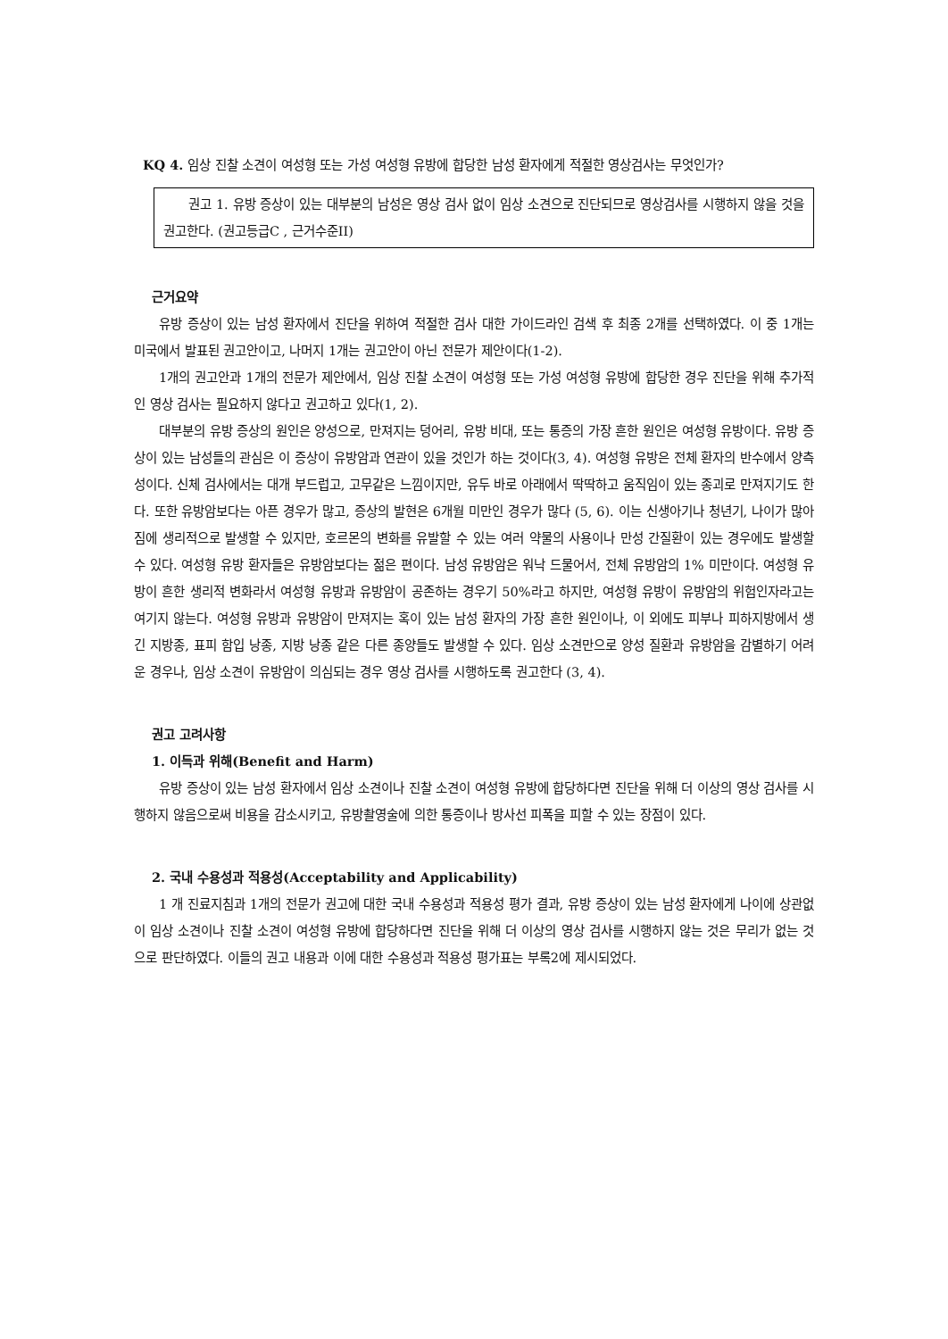KQ 4. 임상 진찰 소견이 여성형 또는 가성 여성형 유방에 합당한 남성 환자에게 적절한 영상검사는 무엇인가?
권고 1. 유방 증상이 있는 대부분의 남성은 영상 검사 없이 임상 소견으로 진단되므로 영상검사를 시행하지 않을 것을 권고한다. (권고등급C , 근거수준II)
근거요약
유방 증상이 있는 남성 환자에서 진단을 위하여 적절한 검사 대한 가이드라인 검색 후 최종 2개를 선택하였다. 이 중 1개는 미국에서 발표된 권고안이고, 나머지 1개는 권고안이 아닌 전문가 제안이다(1-2).
1개의 권고안과 1개의 전문가 제안에서, 임상 진찰 소견이 여성형 또는 가성 여성형 유방에 합당한 경우 진단을 위해 추가적인 영상 검사는 필요하지 않다고 권고하고 있다(1, 2).
대부분의 유방 증상의 원인은 양성으로, 만져지는 덩어리, 유방 비대, 또는 통증의 가장 흔한 원인은 여성형 유방이다. 유방 증상이 있는 남성들의 관심은 이 증상이 유방암과 연관이 있을 것인가 하는 것이다(3, 4). 여성형 유방은 전체 환자의 반수에서 양측성이다. 신체 검사에서는 대개 부드럽고, 고무같은 느낌이지만, 유두 바로 아래에서 딱딱하고 움직임이 있는 종괴로 만져지기도 한다. 또한 유방암보다는 아픈 경우가 많고, 증상의 발현은 6개월 미만인 경우가 많다 (5, 6). 이는 신생아기나 청년기, 나이가 많아짐에 생리적으로 발생할 수 있지만, 호르몬의 변화를 유발할 수 있는 여러 약물의 사용이나 만성 간질환이 있는 경우에도 발생할 수 있다. 여성형 유방 환자들은 유방암보다는 젊은 편이다. 남성 유방암은 워낙 드물어서, 전체 유방암의 1% 미만이다. 여성형 유방이 흔한 생리적 변화라서 여성형 유방과 유방암이 공존하는 경우기 50%라고 하지만, 여성형 유방이 유방암의 위험인자라고는 여기지 않는다. 여성형 유방과 유방암이 만져지는 혹이 있는 남성 환자의 가장 흔한 원인이나, 이 외에도 피부나 피하지방에서 생긴 지방종, 표피 함입 낭종, 지방 낭종 같은 다른 종양들도 발생할 수 있다. 임상 소견만으로 양성 질환과 유방암을 감별하기 어려운 경우나, 임상 소견이 유방암이 의심되는 경우 영상 검사를 시행하도록 권고한다 (3, 4).
권고 고려사항
1. 이득과 위해(Benefit and Harm)
유방 증상이 있는 남성 환자에서 임상 소견이나 진찰 소견이 여성형 유방에 합당하다면 진단을 위해 더 이상의 영상 검사를 시행하지 않음으로써 비용을 감소시키고, 유방촬영술에 의한 통증이나 방사선 피폭을 피할 수 있는 장점이 있다.
2. 국내 수용성과 적용성(Acceptability and Applicability)
1 개 진료지침과 1개의 전문가 권고에 대한 국내 수용성과 적용성 평가 결과, 유방 증상이 있는 남성 환자에게 나이에 상관없이 임상 소견이나 진찰 소견이 여성형 유방에 합당하다면 진단을 위해 더 이상의 영상 검사를 시행하지 않는 것은 무리가 없는 것으로 판단하였다. 이들의 권고 내용과 이에 대한 수용성과 적용성 평가표는 부록2에 제시되었다.